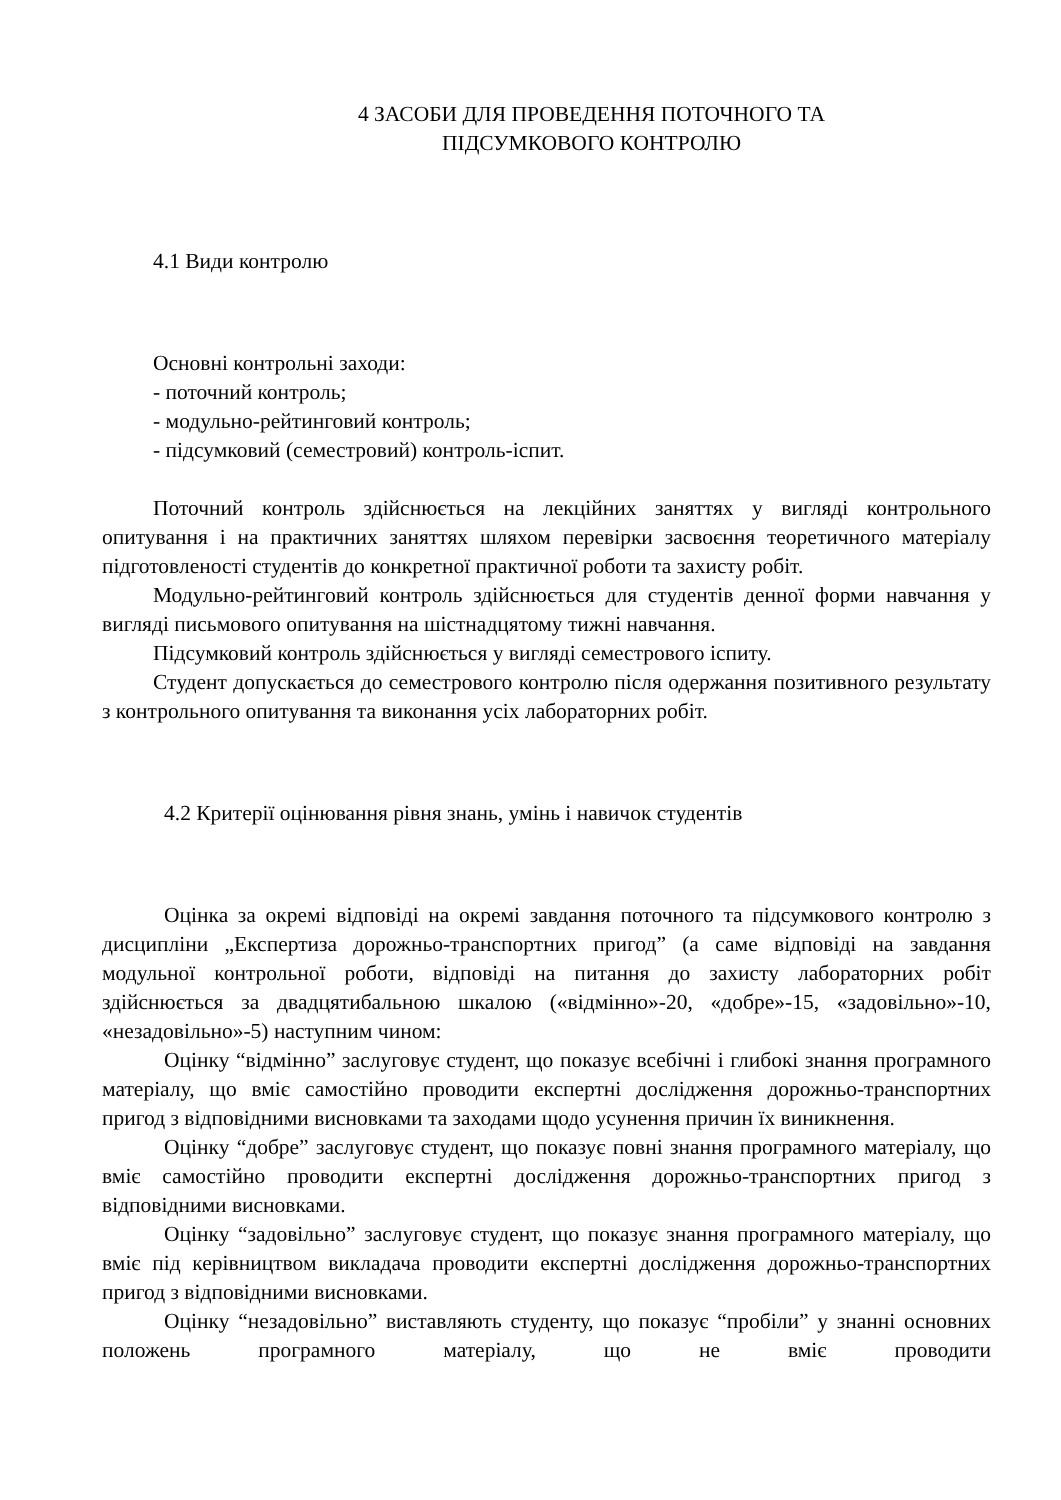4 ЗАСОБИ ДЛЯ ПРОВЕДЕННЯ ПОТОЧНОГО ТА
ПІДСУМКОВОГО КОНТРОЛЮ
4.1 Види контролю
Основні контрольні заходи:
- поточний контроль;
- модульно-рейтинговий контроль;
- підсумковий (семестровий) контроль-іспит.
Поточний контроль здійснюється на лекційних заняттях у вигляді контрольного опитування і на практичних заняттях шляхом перевірки засвоєння теоретичного матеріалу підготовленості студентів до конкретної практичної роботи та захисту робіт.
Модульно-рейтинговий контроль здійснюється для студентів денної форми навчання у вигляді письмового опитування на шістнадцятому тижні навчання.
Підсумковий контроль здійснюється у вигляді семестрового іспиту.
Студент допускається до семестрового контролю після одержання позитивного результату з контрольного опитування та виконання усіх лабораторних робіт.
4.2 Критерії оцінювання рівня знань, умінь і навичок студентів
Оцінка за окремі відповіді на окремі завдання поточного та підсумкового контролю з дисципліни „Експертиза дорожньо-транспортних пригод” (а саме відповіді на завдання модульної контрольної роботи, відповіді на питання до захисту лабораторних робіт здійснюється за двадцятибальною шкалою («відмінно»-20, «добре»-15, «задовільно»-10, «незадовільно»-5) наступним чином:
Оцінку “відмінно” заслуговує студент, що показує всебічні і глибокі знання програмного матеріалу, що вміє самостійно проводити експертні дослідження дорожньо-транспортних пригод з відповідними висновками та заходами щодо усунення причин їх виникнення.
Оцінку “добре” заслуговує студент, що показує повні знання програмного матеріалу, що вміє самостійно проводити експертні дослідження дорожньо-транспортних пригод з відповідними висновками.
Оцінку “задовільно” заслуговує студент, що показує знання програмного матеріалу, що вміє під керівництвом викладача проводити експертні дослідження дорожньо-транспортних пригод з відповідними висновками.
Оцінку “незадовільно” виставляють студенту, що показує “пробіли” у знанні основних положень програмного матеріалу, що не вміє проводити